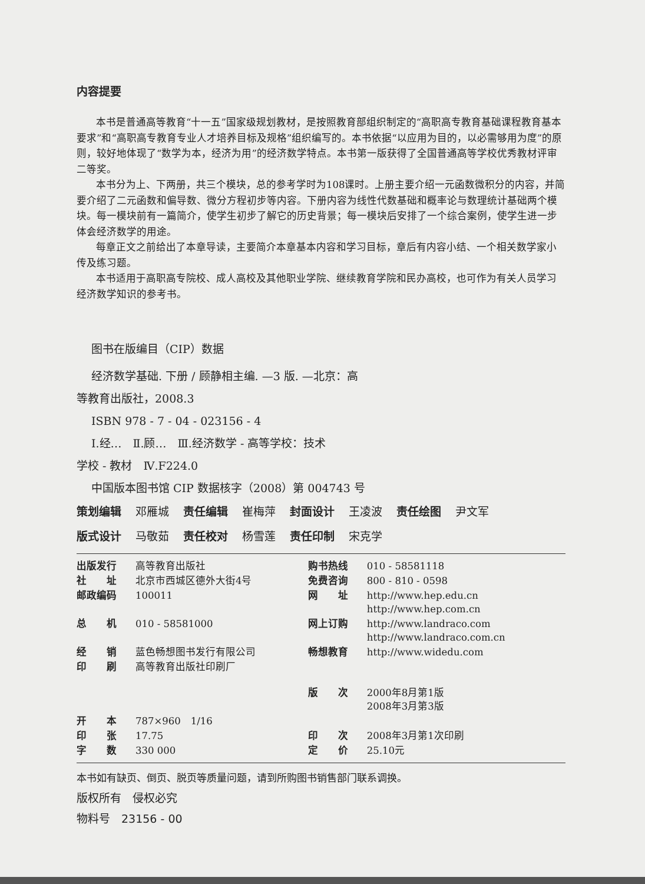内容提要
本书是普通高等教育“十一五”国家级规划教材，是按照教育部组织制定的“高职高专教育基础课程教育基本要求”和“高职高专教育专业人才培养目标及规格”组织编写的。本书依据“以应用为目的，以必需够用为度”的原则，较好地体现了“数学为本，经济为用”的经济数学特点。本书第一版获得了全国普通高等学校优秀教材评审二等奖。
本书分为上、下两册，共三个模块，总的参考学时为108课时。上册主要介绍一元函数微积分的内容，并简要介绍了二元函数和偏导数、微分方程初步等内容。下册内容为线性代数基础和概率论与数理统计基础两个模块。每一模块前有一篇简介，使学生初步了解它的历史背景；每一模块后安排了一个综合案例，使学生进一步体会经济数学的用途。
每章正文之前给出了本章导读，主要简介本章基本内容和学习目标，章后有内容小结、一个相关数学家小传及练习题。
本书适用于高职高专院校、成人高校及其他职业学院、继续教育学院和民办高校，也可作为有关人员学习经济数学知识的参考书。
图书在版编目（CIP）数据
经济数学基础. 下册 / 顾静相主编. —3 版. —北京：高
等教育出版社，2008.3
ISBN 978 - 7 - 04 - 023156 - 4
Ⅰ.经…　Ⅱ.顾…　Ⅲ.经济数学 - 高等学校：技术
学校 - 教材　Ⅳ.F224.0
中国版本图书馆 CIP 数据核字（2008）第 004743 号
策划编辑 邓雁城 责任编辑 崔梅萍 封面设计 王凌波 责任绘图 尹文军
版式设计 马敬茹 责任校对 杨雪莲 责任印制 宋克学
| 出版发行 | 高等教育出版社 | 购书热线 | 010 - 58581118 |
| 社 址 | 北京市西城区德外大街4号 | 免费咨询 | 800 - 810 - 0598 |
| 邮政编码 | 100011 | 网 址 | http://www.hep.edu.cn http://www.hep.com.cn |
| 总 机 | 010 - 58581000 | 网上订购 | http://www.landraco.com http://www.landraco.com.cn |
| 经 销 | 蓝色畅想图书发行有限公司 | 畅想教育 | http://www.widedu.com |
| 印 刷 | 高等教育出版社印刷厂 | | |
| | | 版 次 | 2000年8月第1版 2008年3月第3版 |
| 开 本 | 787×960 1/16 | | |
| 印 张 | 17.75 | 印 次 | 2008年3月第1次印刷 |
| 字 数 | 330 000 | 定 价 | 25.10元 |
本书如有缺页、倒页、脱页等质量问题，请到所购图书销售部门联系调换。
版权所有　侵权必究
物料号　23156 - 00